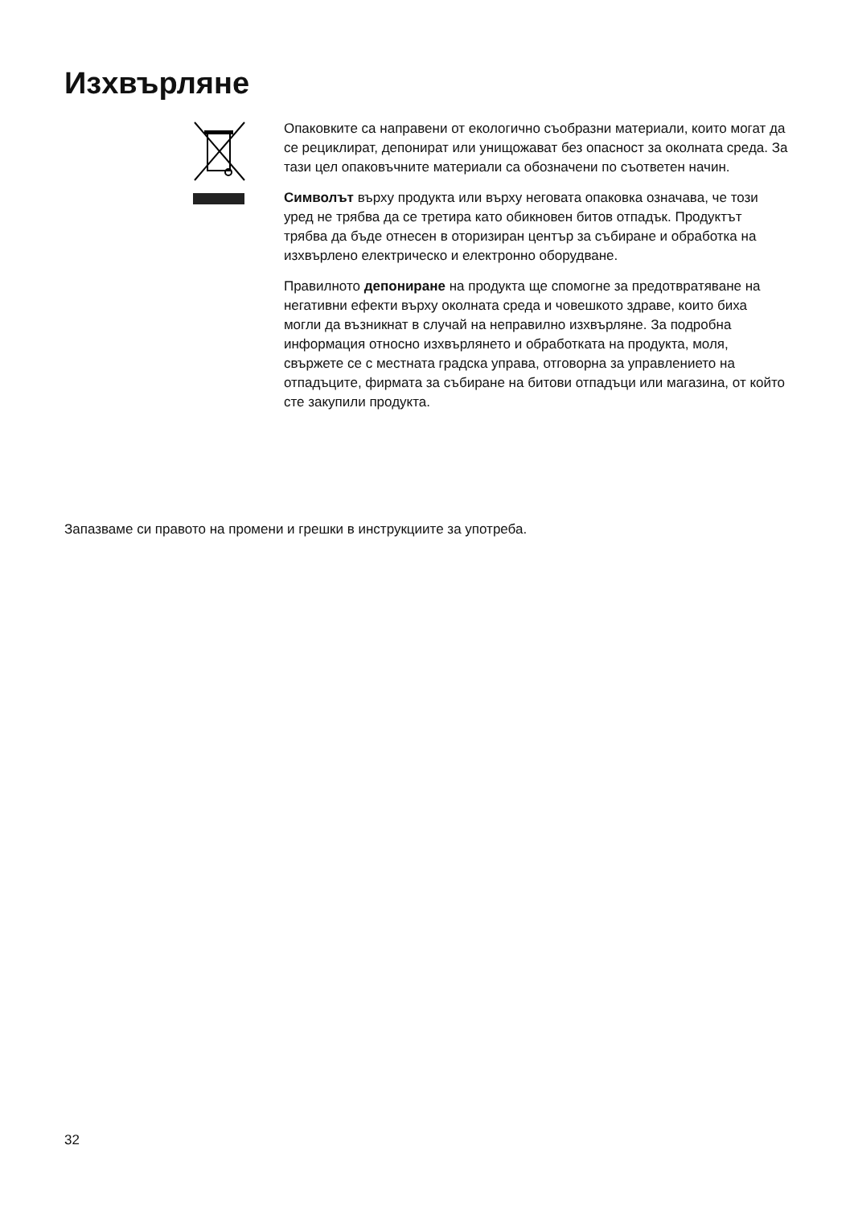Изхвърляне
Опаковките са направени от екологично съобразни материали, които могат да се рециклират, депонират или унищожават без опасност за околната среда. За тази цел опаковъчните материали са обозначени по съответен начин.
Символът върху продукта или върху неговата опаковка означава, че този уред не трябва да се третира като обикновен битов отпадък. Продуктът трябва да бъде отнесен в оторизиран център за събиране и обработка на изхвърлено електрическо и електронно оборудване.
Правилното депониране на продукта ще спомогне за предотвратяване на негативни ефекти върху околната среда и човешкото здраве, които биха могли да възникнат в случай на неправилно изхвърляне. За подробна информация относно изхвърлянето и обработката на продукта, моля, свържете се с местната градска управа, отговорна за управлението на отпадъците, фирмата за събиране на битови отпадъци или магазина, от който сте закупили продукта.
Запазваме си правото на промени и грешки в инструкциите за употреба.
32